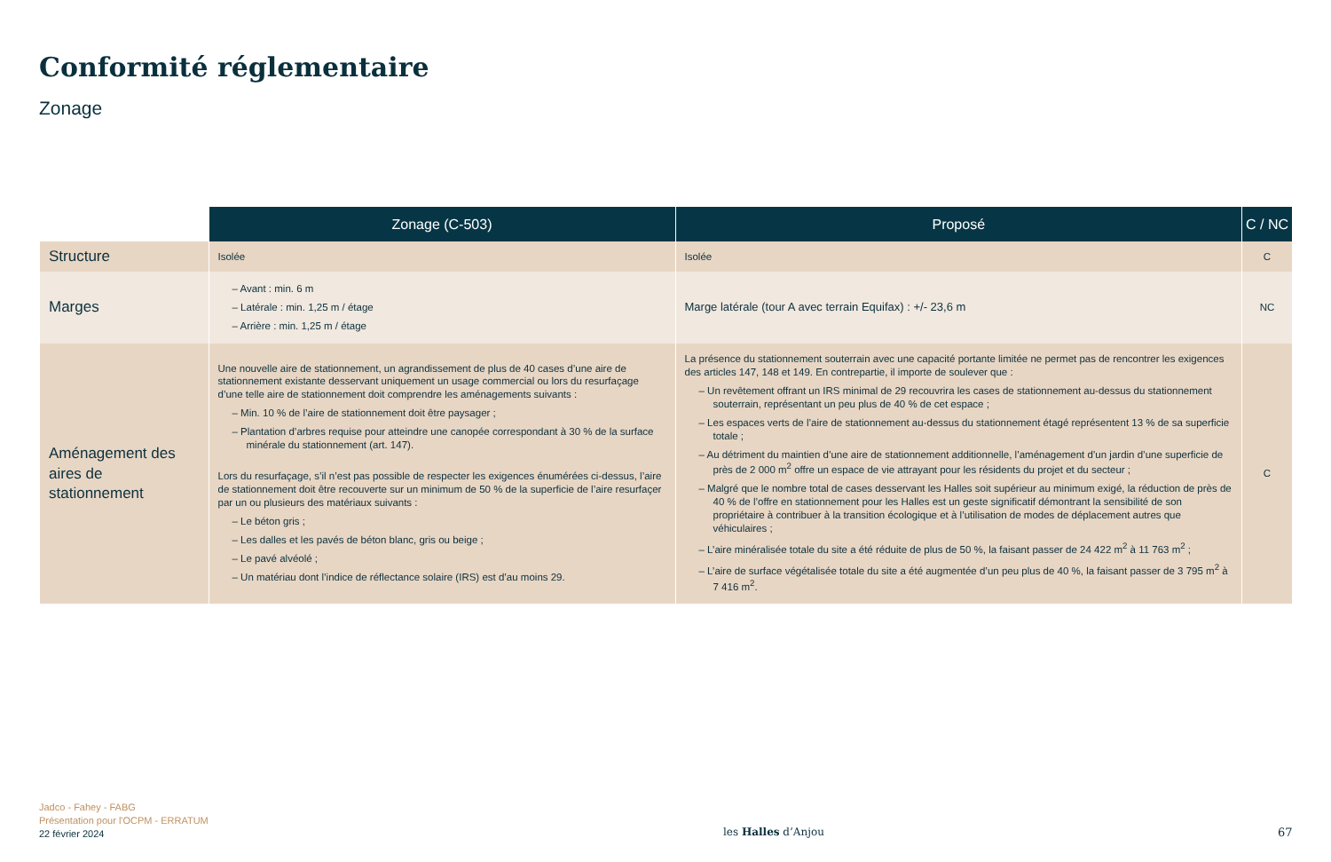Conformité réglementaire
Zonage
| | Zonage (C-503) | Proposé | C / NC |
| --- | --- | --- | --- |
| Structure | Isolée | Isolée | C |
| Marges | – Avant : min. 6 m – Latérale : min. 1,25 m / étage – Arrière : min. 1,25 m / étage | Marge latérale (tour A avec terrain Equifax) : +/- 23,6 m | NC |
| Aménagement des aires de stationnement | Une nouvelle aire de stationnement, un agrandissement de plus de 40 cases d’une aire de stationnement existante desservant uniquement un usage commercial ou lors du resurfaçage d’une telle aire de stationnement doit comprendre les aménagements suivants : – Min. 10 % de l’aire de stationnement doit être paysager ; – Plantation d’arbres requise pour atteindre une canopée correspondant à 30 % de la surface minérale du stationnement (art. 147). Lors du resurfaçage, s’il n’est pas possible de respecter les exigences énumérées ci-dessus, l’aire de stationnement doit être recouverte sur un minimum de 50 % de la superficie de l’aire resurfaçer par un ou plusieurs des matériaux suivants : – Le béton gris ; – Les dalles et les pavés de béton blanc, gris ou beige ; – Le pavé alvéolé ; – Un matériau dont l’indice de réflectance solaire (IRS) est d’au moins 29. | La présence du stationnement souterrain avec une capacité portante limitée ne permet pas de rencontrer les exigences des articles 147, 148 et 149. En contrepartie, il importe de soulever que : – Un revêtement offrant un IRS minimal de 29 recouvrira les cases de stationnement au-dessus du stationnement souterrain, représentant un peu plus de 40 % de cet espace ; – Les espaces verts de l’aire de stationnement au-dessus du stationnement étagé représentent 13 % de sa superficie totale ; – Au détriment du maintien d’une aire de stationnement additionnelle, l’aménagement d’un jardin d’une superficie de près de 2 000 m<sup>2</sup> offre un espace de vie attrayant pour les résidents du projet et du secteur ; – Malgré que le nombre total de cases desservant les Halles soit supérieur au minimum exigé, la réduction de près de 40 % de l’offre en stationnement pour les Halles est un geste significatif démontrant la sensibilité de son propriétaire à contribuer à la transition écologique et à l’utilisation de modes de déplacement autres que véhiculaires ; – L’aire minéralisée totale du site a été réduite de plus de 50 %, la faisant passer de 24 422 m<sup>2</sup> à 11 763 m<sup>2</sup> ; – L’aire de surface végétalisée totale du site a été augmentée d’un peu plus de 40 %, la faisant passer de 3 795 m<sup>2</sup> à 7 416 m<sup>2</sup>. | C |
Jadco - Fahey - FABG
Présentation pour l'OCPM - ERRATUM
22 février 2024
les Halles d’Anjou 67